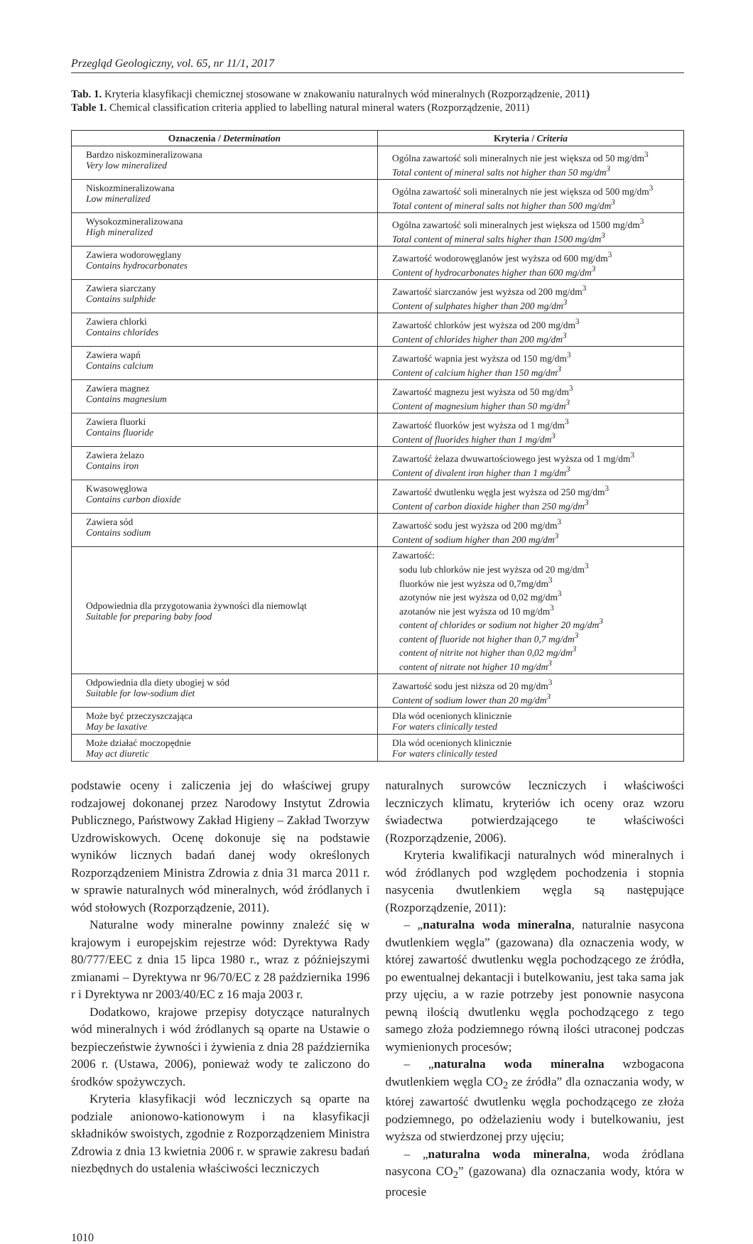Przegląd Geologiczny, vol. 65, nr 11/1, 2017
Tab. 1. Kryteria klasyfikacji chemicznej stosowane w znakowaniu naturalnych wód mineralnych (Rozporządzenie, 2011)
Table 1. Chemical classification criteria applied to labelling natural mineral waters (Rozporządzenie, 2011)
| Oznaczenia / Determination | Kryteria / Criteria |
| --- | --- |
| Bardzo niskozmineralizowana Very low mineralized | Ogólna zawartość soli mineralnych nie jest większa od 50 mg/dm<sup>3</sup> Total content of mineral salts not higher than 50 mg/dm<sup>3</sup> |
| Niskozmineralizowana Low mineralized | Ogólna zawartość soli mineralnych nie jest większa od 500 mg/dm<sup>3</sup> Total content of mineral salts not higher than 500 mg/dm<sup>3</sup> |
| Wysokozmineralizowana High mineralized | Ogólna zawartość soli mineralnych jest większa od 1500 mg/dm<sup>3</sup> Total content of mineral salts higher than 1500 mg/dm<sup>3</sup> |
| Zawiera wodorowęglany Contains hydrocarbonates | Zawartość wodorowęglanów jest wyższa od 600 mg/dm<sup>3</sup> Content of hydrocarbonates higher than 600 mg/dm<sup>3</sup> |
| Zawiera siarczany Contains sulphide | Zawartość siarczanów jest wyższa od 200 mg/dm<sup>3</sup> Content of sulphates higher than 200 mg/dm<sup>3</sup> |
| Zawiera chlorki Contains chlorides | Zawartość chlorków jest wyższa od 200 mg/dm<sup>3</sup> Content of chlorides higher than 200 mg/dm<sup>3</sup> |
| Zawiera wapń Contains calcium | Zawartość wapnia jest wyższa od 150 mg/dm<sup>3</sup> Content of calcium higher than 150 mg/dm<sup>3</sup> |
| Zawiera magnez Contains magnesium | Zawartość magnezu jest wyższa od 50 mg/dm<sup>3</sup> Content of magnesium higher than 50 mg/dm<sup>3</sup> |
| Zawiera fluorki Contains fluoride | Zawartość fluorków jest wyższa od 1 mg/dm<sup>3</sup> Content of fluorides higher than 1 mg/dm<sup>3</sup> |
| Zawiera żelazo Contains iron | Zawartość żelaza dwuwartościowego jest wyższa od 1 mg/dm<sup>3</sup> Content of divalent iron higher than 1 mg/dm<sup>3</sup> |
| Kwasowęglowa Contains carbon dioxide | Zawartość dwutlenku węgla jest wyższa od 250 mg/dm<sup>3</sup> Content of carbon dioxide higher than 250 mg/dm<sup>3</sup> |
| Zawiera sód Contains sodium | Zawartość sodu jest wyższa od 200 mg/dm<sup>3</sup> Content of sodium higher than 200 mg/dm<sup>3</sup> |
| Odpowiednia dla przygotowania żywności dla niemowląt Suitable for preparing baby food | Zawartość: sodu lub chlorków nie jest wyższa od 20 mg/dm<sup>3</sup> fluorków nie jest wyższa od 0,7mg/dm<sup>3</sup> azotynów nie jest wyższa od 0,02 mg/dm<sup>3</sup> azotanów nie jest wyższa od 10 mg/dm<sup>3</sup> content of chlorides or sodium not higher 20 mg/dm<sup>3</sup> content of fluoride not higher than 0,7 mg/dm<sup>3</sup> content of nitrite not higher than 0,02 mg/dm<sup>3</sup> content of nitrate not higher 10 mg/dm<sup>3</sup> |
| Odpowiednia dla diety ubogiej w sód Suitable for low-sodium diet | Zawartość sodu jest niższa od 20 mg/dm<sup>3</sup> Content of sodium lower than 20 mg/dm<sup>3</sup> |
| Może być przeczyszczająca May be laxative | Dla wód ocenionych klinicznie For waters clinically tested |
| Może działać moczopędnie May act diuretic | Dla wód ocenionych klinicznie For waters clinically tested |
podstawie oceny i zaliczenia jej do właściwej grupy rodzajowej dokonanej przez Narodowy Instytut Zdrowia Publicznego, Państwowy Zakład Higieny – Zakład Tworzyw Uzdrowiskowych. Ocenę dokonuje się na podstawie wyników licznych badań danej wody określonych Rozporządzeniem Ministra Zdrowia z dnia 31 marca 2011 r. w sprawie naturalnych wód mineralnych, wód źródlanych i wód stołowych (Rozporządzenie, 2011).
Naturalne wody mineralne powinny znaleźć się w krajowym i europejskim rejestrze wód: Dyrektywa Rady 80/777/EEC z dnia 15 lipca 1980 r., wraz z późniejszymi zmianami – Dyrektywa nr 96/70/EC z 28 października 1996 r i Dyrektywa nr 2003/40/EC z 16 maja 2003 r.
Dodatkowo, krajowe przepisy dotyczące naturalnych wód mineralnych i wód źródlanych są oparte na Ustawie o bezpieczeństwie żywności i żywienia z dnia 28 października 2006 r. (Ustawa, 2006), ponieważ wody te zaliczono do środków spożywczych.
Kryteria klasyfikacji wód leczniczych są oparte na podziale anionowo-kationowym i na klasyfikacji składników swoistych, zgodnie z Rozporządzeniem Ministra Zdrowia z dnia 13 kwietnia 2006 r. w sprawie zakresu badań niezbędnych do ustalenia właściwości leczniczych
naturalnych surowców leczniczych i właściwości leczniczych klimatu, kryteriów ich oceny oraz wzoru świadectwa potwierdzającego te właściwości (Rozporządzenie, 2006).
Kryteria kwalifikacji naturalnych wód mineralnych i wód źródlanych pod względem pochodzenia i stopnia nasycenia dwutlenkiem węgla są następujące (Rozporządzenie, 2011):
– „naturalna woda mineralna, naturalnie nasycona dwutlenkiem węgla” (gazowana) dla oznaczenia wody, w której zawartość dwutlenku węgla pochodzącego ze źródła, po ewentualnej dekantacji i butelkowaniu, jest taka sama jak przy ujęciu, a w razie potrzeby jest ponownie nasycona pewną ilością dwutlenku węgla pochodzącego z tego samego złoża podziemnego równą ilości utraconej podczas wymienionych procesów;
– „naturalna woda mineralna wzbogacona dwutlenkiem węgla CO<sub>2</sub> ze źródła” dla oznaczania wody, w której zawartość dwutlenku węgla pochodzącego ze złoża podziemnego, po odżelazieniu wody i butelkowaniu, jest wyższa od stwierdzonej przy ujęciu;
– „naturalna woda mineralna, woda źródlana nasycona CO<sub>2</sub>” (gazowana) dla oznaczania wody, która w procesie
1010